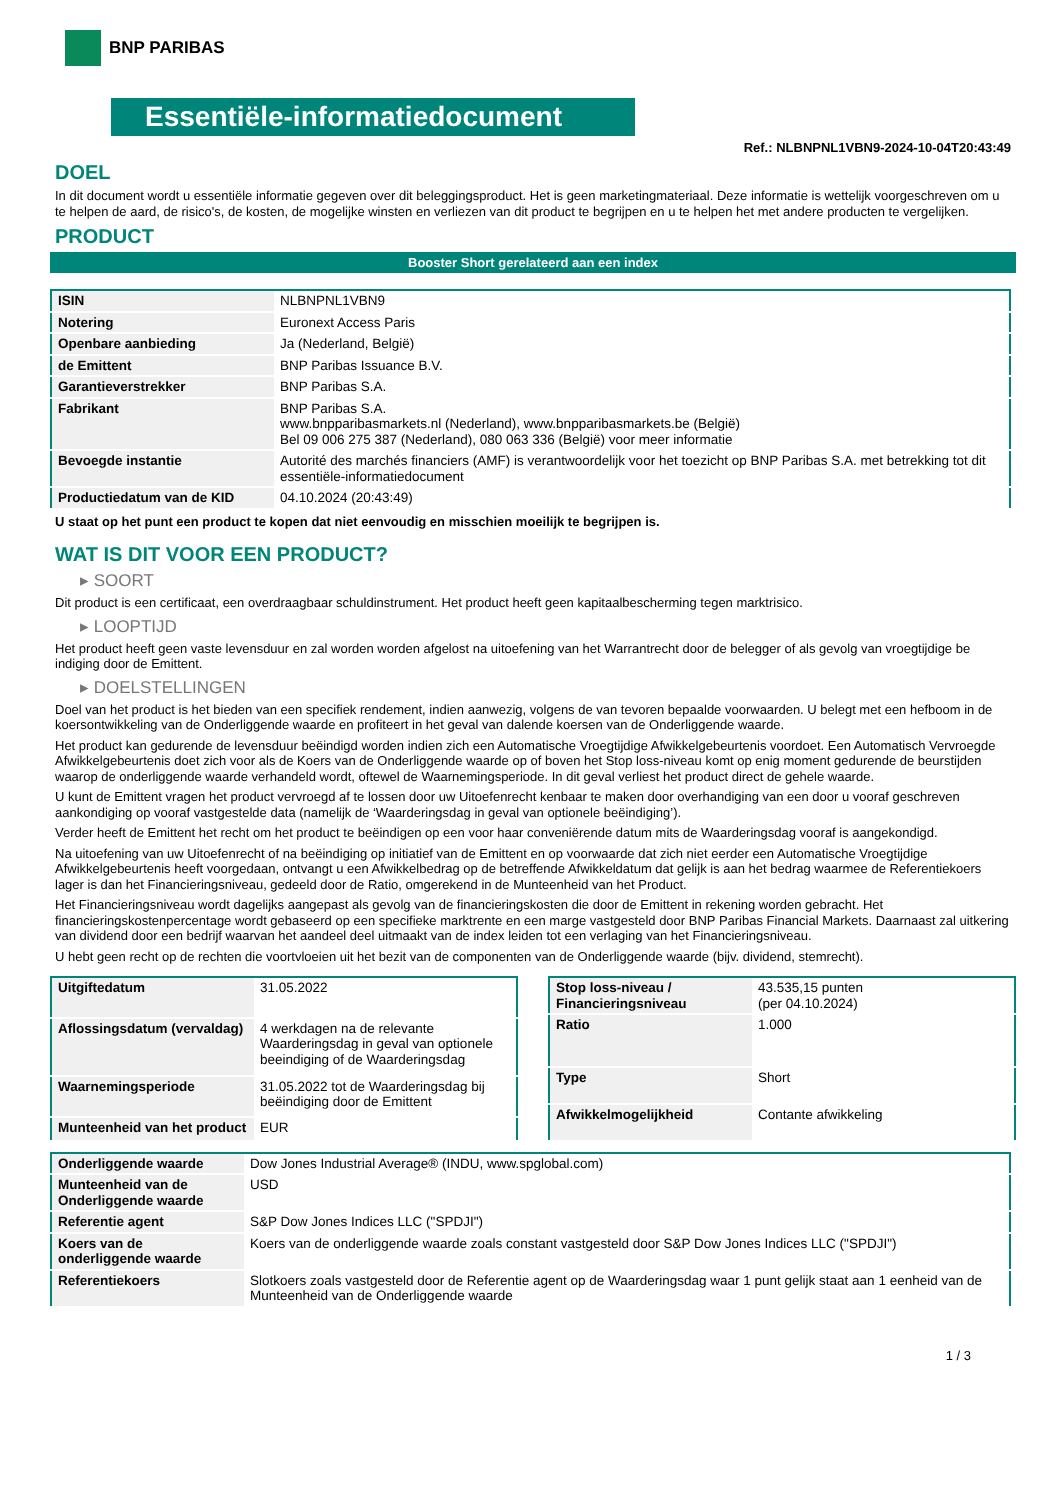BNP PARIBAS
Essentiële-informatiedocument
Ref.: NLBNPNL1VBN9-2024-10-04T20:43:49
DOEL
In dit document wordt u essentiële informatie gegeven over dit beleggingsproduct. Het is geen marketingmateriaal. Deze informatie is wettelijk voorgeschreven om u te helpen de aard, de risico's, de kosten, de mogelijke winsten en verliezen van dit product te begrijpen en u te helpen het met andere producten te vergelijken.
PRODUCT
Booster Short gerelateerd aan een index
| ISIN | NLBNPNL1VBN9 |
| Notering | Euronext Access Paris |
| Openbare aanbieding | Ja (Nederland, België) |
| de Emittent | BNP Paribas Issuance B.V. |
| Garantieverstrekker | BNP Paribas S.A. |
| Fabrikant | BNP Paribas S.A. www.bnpparibasmarkets.nl (Nederland), www.bnpparibasmarkets.be (België) Bel 09 006 275 387 (Nederland), 080 063 336 (België) voor meer informatie |
| Bevoegde instantie | Autorité des marchés financiers (AMF) is verantwoordelijk voor het toezicht op BNP Paribas S.A. met betrekking tot dit essentiële-informatiedocument |
| Productiedatum van de KID | 04.10.2024 (20:43:49) |
U staat op het punt een product te kopen dat niet eenvoudig en misschien moeilijk te begrijpen is.
WAT IS DIT VOOR EEN PRODUCT?
▸ SOORT
Dit product is een certificaat, een overdraagbaar schuldinstrument. Het product heeft geen kapitaalbescherming tegen marktrisico.
▸ LOOPTIJD
Het product heeft geen vaste levensduur en zal worden worden afgelost na uitoefening van het Warrantrecht door de belegger of als gevolg van vroegtijdige be indiging door de Emittent.
▸ DOELSTELLINGEN
Doel van het product is het bieden van een specifiek rendement, indien aanwezig, volgens de van tevoren bepaalde voorwaarden. U belegt met een hefboom in de koersontwikkeling van de Onderliggende waarde en profiteert in het geval van dalende koersen van de Onderliggende waarde.
Het product kan gedurende de levensduur beëindigd worden indien zich een Automatische Vroegtijdige Afwikkelgebeurtenis voordoet. Een Automatisch Vervroegde Afwikkelgebeurtenis doet zich voor als de Koers van de Onderliggende waarde op of boven het Stop loss-niveau komt op enig moment gedurende de beurstijden waarop de onderliggende waarde verhandeld wordt, oftewel de Waarnemingsperiode. In dit geval verliest het product direct de gehele waarde.
U kunt de Emittent vragen het product vervroegd af te lossen door uw Uitoefenrecht kenbaar te maken door overhandiging van een door u vooraf geschreven aankondiging op vooraf vastgestelde data (namelijk de ‘Waarderingsdag in geval van optionele beëindiging’).
Verder heeft de Emittent het recht om het product te beëindigen op een voor haar conveniërende datum mits de Waarderingsdag vooraf is aangekondigd.
Na uitoefening van uw Uitoefenrecht of na beëindiging op initiatief van de Emittent en op voorwaarde dat zich niet eerder een Automatische Vroegtijdige Afwikkelgebeurtenis heeft voorgedaan, ontvangt u een Afwikkelbedrag op de betreffende Afwikkeldatum dat gelijk is aan het bedrag waarmee de Referentiekoers lager is dan het Financieringsniveau, gedeeld door de Ratio, omgerekend in de Munteenheid van het Product.
Het Financieringsniveau wordt dagelijks aangepast als gevolg van de financieringskosten die door de Emittent in rekening worden gebracht. Het financieringskostenpercentage wordt gebaseerd op een specifieke marktrente en een marge vastgesteld door BNP Paribas Financial Markets. Daarnaast zal uitkering van dividend door een bedrijf waarvan het aandeel deel uitmaakt van de index leiden tot een verlaging van het Financieringsniveau.
U hebt geen recht op de rechten die voortvloeien uit het bezit van de componenten van de Onderliggende waarde (bijv. dividend, stemrecht).
| Uitgiftedatum | 31.05.2022 |
| Aflossingsdatum (vervaldag) | 4 werkdagen na de relevante Waarderingsdag in geval van optionele beeindiging of de Waarderingsdag |
| Waarnemingsperiode | 31.05.2022 tot de Waarderingsdag bij beëindiging door de Emittent |
| Munteenheid van het product | EUR |
| Stop loss-niveau / Financieringsniveau | 43.535,15 punten (per 04.10.2024) |
| Ratio | 1.000 |
| Type | Short |
| Afwikkelmogelijkheid | Contante afwikkeling |
| Onderliggende waarde | Dow Jones Industrial Average® (INDU, www.spglobal.com) |
| Munteenheid van de Onderliggende waarde | USD |
| Referentie agent | S&P Dow Jones Indices LLC ("SPDJI") |
| Koers van de onderliggende waarde | Koers van de onderliggende waarde zoals constant vastgesteld door S&P Dow Jones Indices LLC ("SPDJI") |
| Referentiekoers | Slotkoers zoals vastgesteld door de Referentie agent op de Waarderingsdag waar 1 punt gelijk staat aan 1 eenheid van de Munteenheid van de Onderliggende waarde |
1 / 3